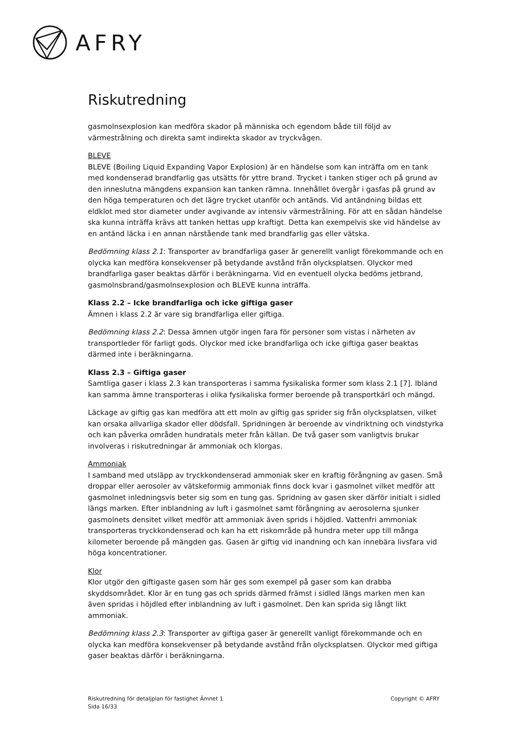AFRY
Riskutredning
gasmolnsexplosion kan medföra skador på människa och egendom både till följd av värmestrålning och direkta samt indirekta skador av tryckvågen.
BLEVE
BLEVE (Boiling Liquid Expanding Vapor Explosion) är en händelse som kan inträffa om en tank med kondenserad brandfarlig gas utsätts för yttre brand. Trycket i tanken stiger och på grund av den inneslutna mängdens expansion kan tanken rämna. Innehållet övergår i gasfas på grund av den höga temperaturen och det lägre trycket utanför och antänds. Vid antändning bildas ett eldklot med stor diameter under avgivande av intensiv värmestrålning. För att en sådan händelse ska kunna inträffa krävs att tanken hettas upp kraftigt. Detta kan exempelvis ske vid händelse av en antänd läcka i en annan närstående tank med brandfarlig gas eller vätska.
Bedömning klass 2.1: Transporter av brandfarliga gaser är generellt vanligt förekommande och en olycka kan medföra konsekvenser på betydande avstånd från olycksplatsen. Olyckor med brandfarliga gaser beaktas därför i beräkningarna. Vid en eventuell olycka bedöms jetbrand, gasmolnsbrand/gasmolnsexplosion och BLEVE kunna inträffa.
Klass 2.2 – Icke brandfarliga och icke giftiga gaser
Ämnen i klass 2.2 är vare sig brandfarliga eller giftiga.
Bedömning klass 2.2: Dessa ämnen utgör ingen fara för personer som vistas i närheten av transportleder för farligt gods. Olyckor med icke brandfarliga och icke giftiga gaser beaktas därmed inte i beräkningarna.
Klass 2.3 – Giftiga gaser
Samtliga gaser i klass 2.3 kan transporteras i samma fysikaliska former som klass 2.1 [7]. Ibland kan samma ämne transporteras i olika fysikaliska former beroende på transportkärl och mängd.
Läckage av giftig gas kan medföra att ett moln av giftig gas sprider sig från olycksplatsen, vilket kan orsaka allvarliga skador eller dödsfall. Spridningen är beroende av vindriktning och vindstyrka och kan påverka områden hundratals meter från källan. De två gaser som vanligtvis brukar involveras i riskutredningar är ammoniak och klorgas.
Ammoniak
I samband med utsläpp av tryckkondenserad ammoniak sker en kraftig förångning av gasen. Små droppar eller aerosoler av vätskeformig ammoniak finns dock kvar i gasmolnet vilket medför att gasmolnet inledningsvis beter sig som en tung gas. Spridning av gasen sker därför initialt i sidled längs marken. Efter inblandning av luft i gasmolnet samt förångning av aerosolerna sjunker gasmolnets densitet vilket medför att ammoniak även sprids i höjdled. Vattenfri ammoniak transporteras tryckkondenserad och kan ha ett riskområde på hundra meter upp till många kilometer beroende på mängden gas. Gasen är giftig vid inandning och kan innebära livsfara vid höga koncentrationer.
Klor
Klor utgör den giftigaste gasen som här ges som exempel på gaser som kan drabba skyddsområdet. Klor är en tung gas och sprids därmed främst i sidled längs marken men kan även spridas i höjdled efter inblandning av luft i gasmolnet. Den kan sprida sig långt likt ammoniak.
Bedömning klass 2.3: Transporter av giftiga gaser är generellt vanligt förekommande och en olycka kan medföra konsekvenser på betydande avstånd från olycksplatsen. Olyckor med giftiga gaser beaktas därför i beräkningarna.
Riskutredning för detaljplan för fastighet Ämnet 1
Sida 16/33
Copyright © AFRY